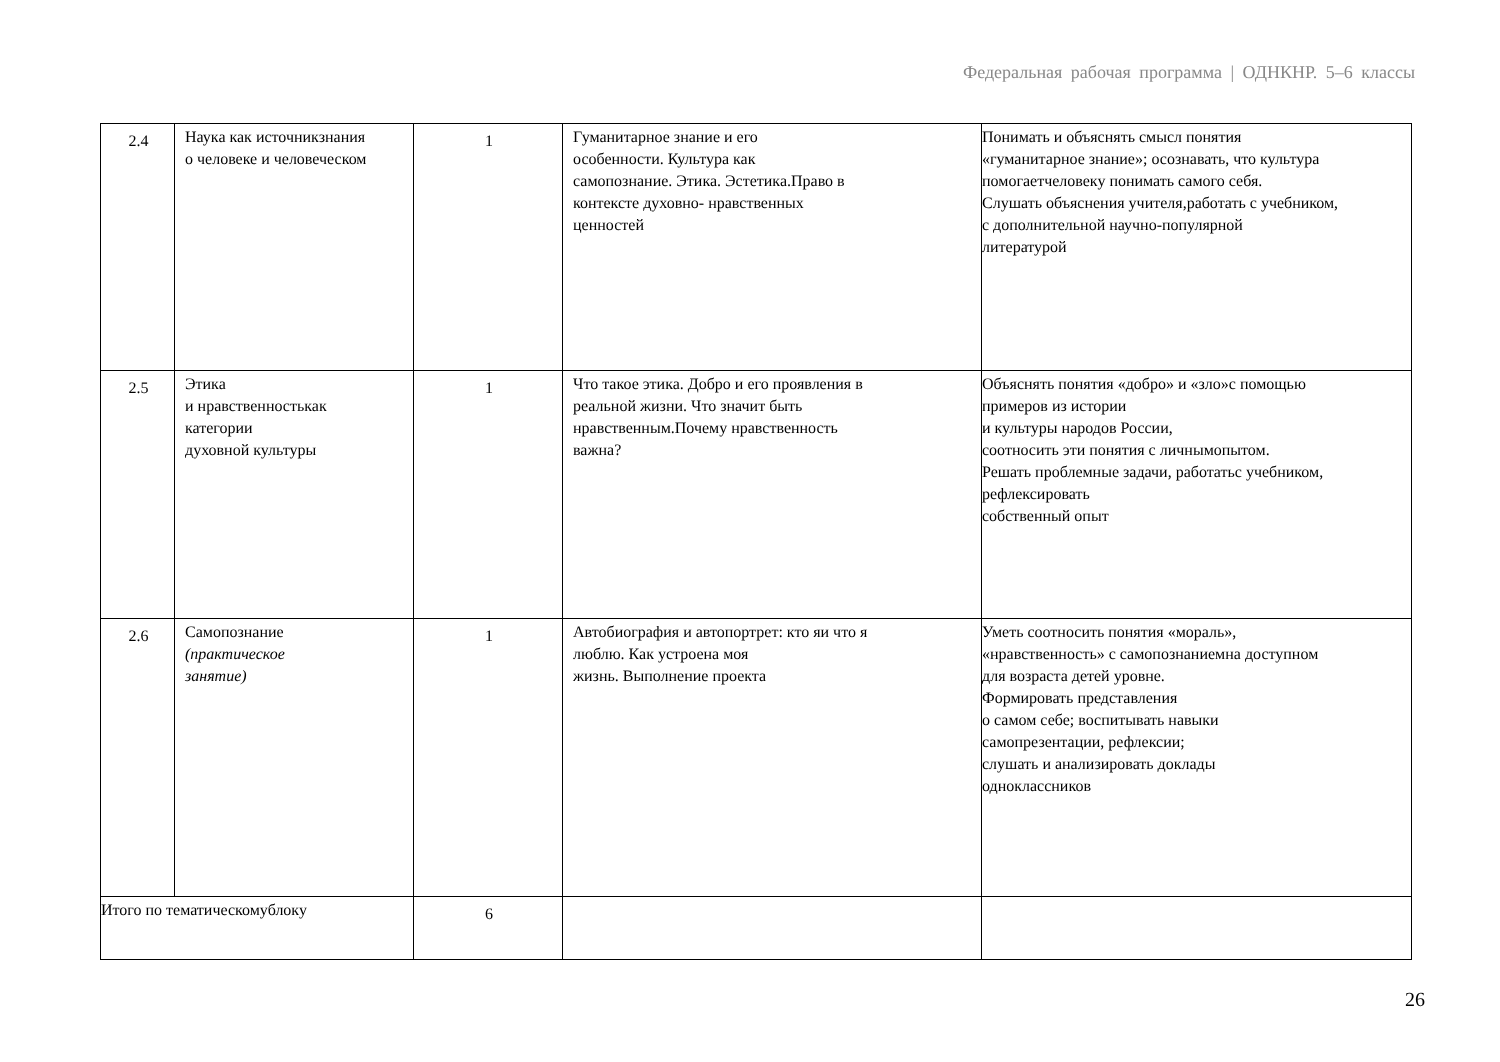Федеральная рабочая программа | ОДНКНР. 5–6 классы
| 2.4 | Наука как источникзнания о человеке и человеческом | 1 | Гуманитарное знание и его особенности. Культура как самопознание. Этика. Эстетика.Право в контексте духовно- нравственных ценностей | Понимать и объяснять смысл понятия «гуманитарное знание»; осознавать, что культура помогаетчеловеку понимать самого себя. Слушать объяснения учителя,работать с учебником, с дополнительной научно-популярной литературой |
| 2.5 | Этика и нравственностькак категории духовной культуры | 1 | Что такое этика. Добро и его проявления в реальной жизни. Что значит быть нравственным.Почему нравственность важна? | Объяснять понятия «добро» и «зло»с помощью примеров из истории и культуры народов России, соотносить эти понятия с личнымопытом. Решать проблемные задачи, работатьс учебником, рефлексировать собственный опыт |
| 2.6 | Самопознание (практическое занятие) | 1 | Автобиография и автопортрет: кто яи что я люблю. Как устроена моя жизнь. Выполнение проекта | Уметь соотносить понятия «мораль», «нравственность» с самопознаниемна доступном для возраста детей уровне. Формировать представления о самом себе; воспитывать навыки самопрезентации, рефлексии; слушать и анализировать доклады одноклассников |
| Итого по тематическомублоку | | 6 | | |
26